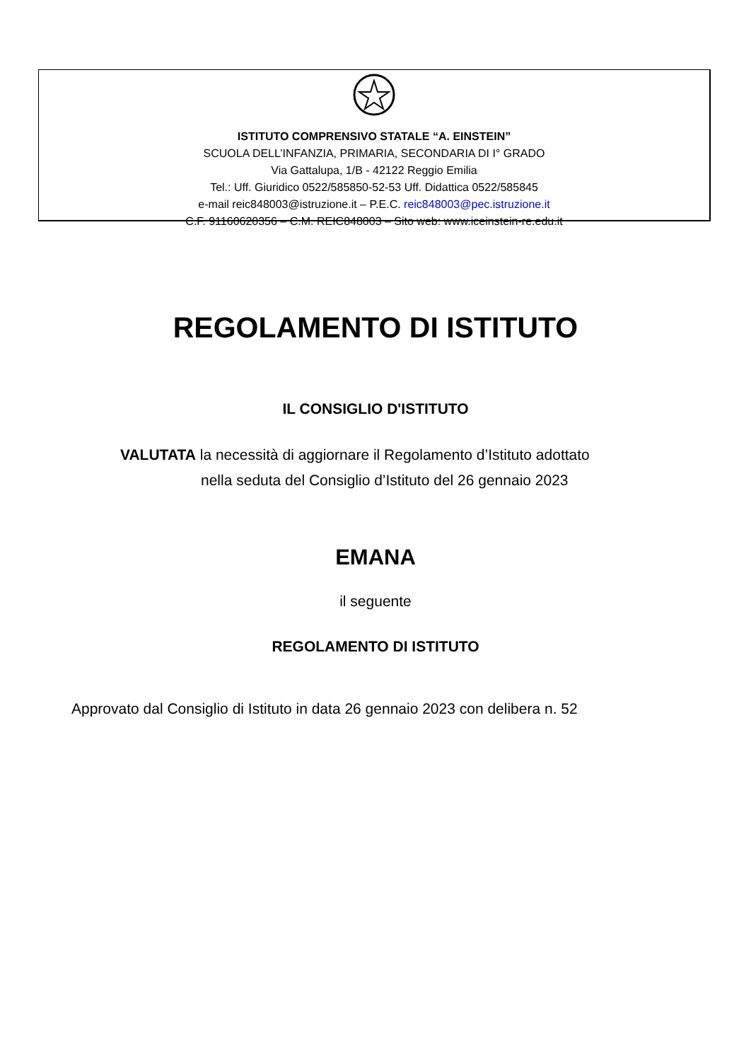ISTITUTO COMPRENSIVO STATALE “A. EINSTEIN”
SCUOLA DELL’INFANZIA, PRIMARIA, SECONDARIA DI I° GRADO
Via Gattalupa, 1/B - 42122 Reggio Emilia
Tel.: Uff. Giuridico 0522/585850-52-53 Uff. Didattica 0522/585845
e-mail reic848003@istruzione.it – P.E.C. reic848003@pec.istruzione.it
C.F. 91160620356 – C.M. REIC848003 – Sito web: www.iceinstein-re.edu.it
REGOLAMENTO DI ISTITUTO
IL CONSIGLIO D'ISTITUTO
VALUTATA la necessità di aggiornare il Regolamento d’Istituto adottato
nella seduta del Consiglio d’Istituto del 26 gennaio 2023
EMANA
il seguente
REGOLAMENTO DI ISTITUTO
Approvato dal Consiglio di Istituto in data 26 gennaio 2023 con delibera n. 52